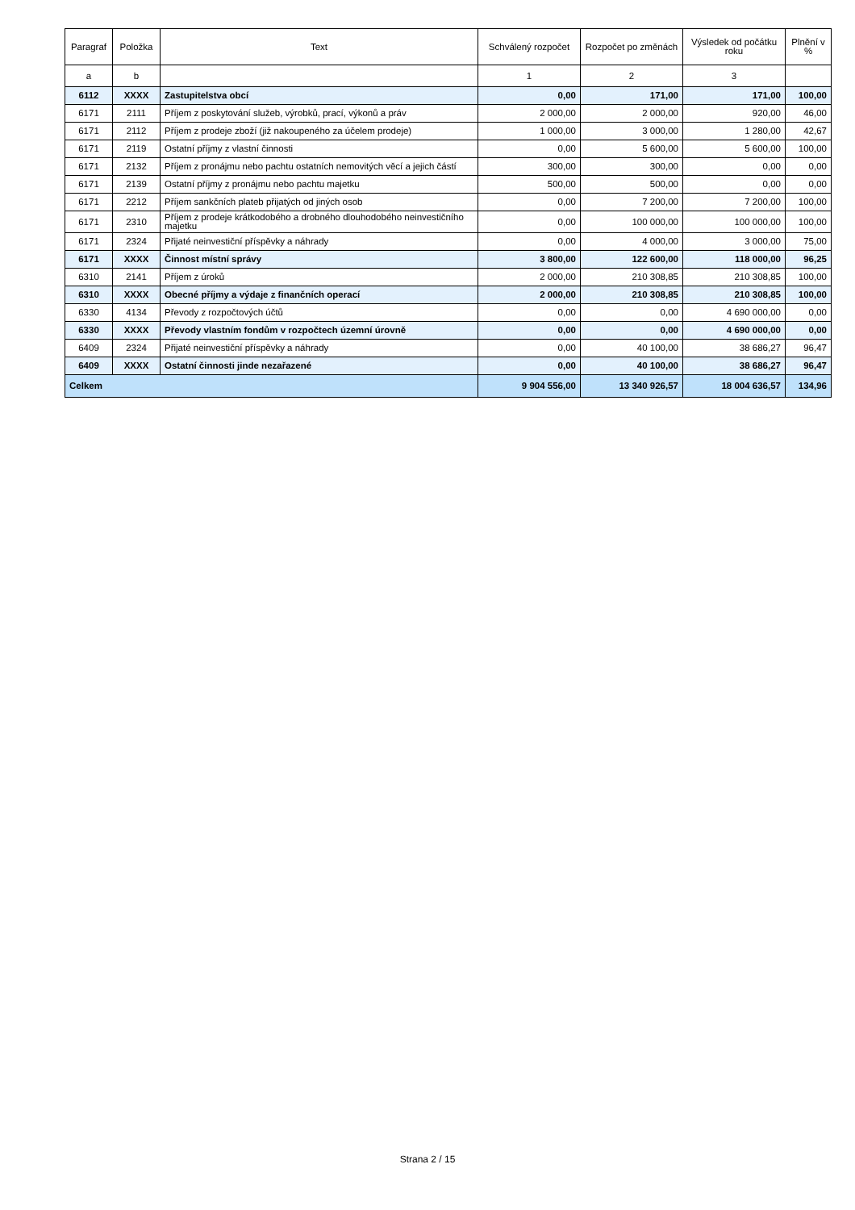| Paragraf | Položka | Text | Schválený rozpočet | Rozpočet po změnách | Výsledek od počátku roku | Plnění v % |
| --- | --- | --- | --- | --- | --- | --- |
| a | b | | 1 | 2 | 3 | |
| 6112 | XXXX | Zastupitelstva obcí | 0,00 | 171,00 | 171,00 | 100,00 |
| 6171 | 2111 | Příjem z poskytování služeb, výrobků, prací, výkonů a práv | 2 000,00 | 2 000,00 | 920,00 | 46,00 |
| 6171 | 2112 | Příjem z prodeje zboží (již nakoupeného za účelem prodeje) | 1 000,00 | 3 000,00 | 1 280,00 | 42,67 |
| 6171 | 2119 | Ostatní příjmy z vlastní činnosti | 0,00 | 5 600,00 | 5 600,00 | 100,00 |
| 6171 | 2132 | Příjem z pronájmu nebo pachtu ostatních nemovitých věcí a jejich částí | 300,00 | 300,00 | 0,00 | 0,00 |
| 6171 | 2139 | Ostatní příjmy z pronájmu nebo pachtu majetku | 500,00 | 500,00 | 0,00 | 0,00 |
| 6171 | 2212 | Příjem sankčních plateb přijatých od jiných osob | 0,00 | 7 200,00 | 7 200,00 | 100,00 |
| 6171 | 2310 | Příjem z prodeje krátkodobého a drobného dlouhodobého neinvestičního majetku | 0,00 | 100 000,00 | 100 000,00 | 100,00 |
| 6171 | 2324 | Přijaté neinvestiční příspěvky a náhrady | 0,00 | 4 000,00 | 3 000,00 | 75,00 |
| 6171 | XXXX | Činnost místní správy | 3 800,00 | 122 600,00 | 118 000,00 | 96,25 |
| 6310 | 2141 | Příjem z úroků | 2 000,00 | 210 308,85 | 210 308,85 | 100,00 |
| 6310 | XXXX | Obecné příjmy a výdaje z finančních operací | 2 000,00 | 210 308,85 | 210 308,85 | 100,00 |
| 6330 | 4134 | Převody z rozpočtových účtů | 0,00 | 0,00 | 4 690 000,00 | 0,00 |
| 6330 | XXXX | Převody vlastním fondům v rozpočtech územní úrovně | 0,00 | 0,00 | 4 690 000,00 | 0,00 |
| 6409 | 2324 | Přijaté neinvestiční příspěvky a náhrady | 0,00 | 40 100,00 | 38 686,27 | 96,47 |
| 6409 | XXXX | Ostatní činnosti jinde nezařazené | 0,00 | 40 100,00 | 38 686,27 | 96,47 |
| Celkem | | | 9 904 556,00 | 13 340 926,57 | 18 004 636,57 | 134,96 |
Strana 2 / 15